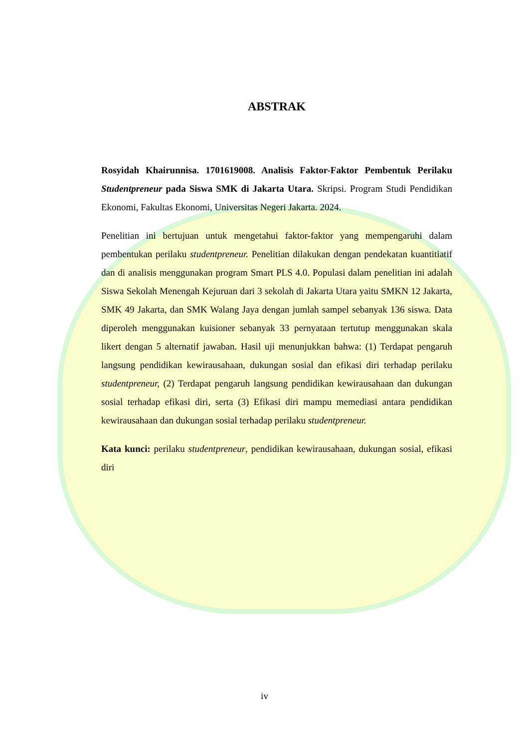ABSTRAK
Rosyidah Khairunnisa. 1701619008. Analisis Faktor-Faktor Pembentuk Perilaku Studentpreneur pada Siswa SMK di Jakarta Utara. Skripsi. Program Studi Pendidikan Ekonomi, Fakultas Ekonomi, Universitas Negeri Jakarta. 2024.
Penelitian ini bertujuan untuk mengetahui faktor-faktor yang mempengaruhi dalam pembentukan perilaku studentpreneur. Penelitian dilakukan dengan pendekatan kuantitiatif dan di analisis menggunakan program Smart PLS 4.0. Populasi dalam penelitian ini adalah Siswa Sekolah Menengah Kejuruan dari 3 sekolah di Jakarta Utara yaitu SMKN 12 Jakarta, SMK 49 Jakarta, dan SMK Walang Jaya dengan jumlah sampel sebanyak 136 siswa. Data diperoleh menggunakan kuisioner sebanyak 33 pernyataan tertutup menggunakan skala likert dengan 5 alternatif jawaban. Hasil uji menunjukkan bahwa: (1) Terdapat pengaruh langsung pendidikan kewirausahaan, dukungan sosial dan efikasi diri terhadap perilaku studentpreneur, (2) Terdapat pengaruh langsung pendidikan kewirausahaan dan dukungan sosial terhadap efikasi diri, serta (3) Efikasi diri mampu memediasi antara pendidikan kewirausahaan dan dukungan sosial terhadap perilaku studentpreneur.
Kata kunci: perilaku studentpreneur, pendidikan kewirausahaan, dukungan sosial, efikasi diri
iv